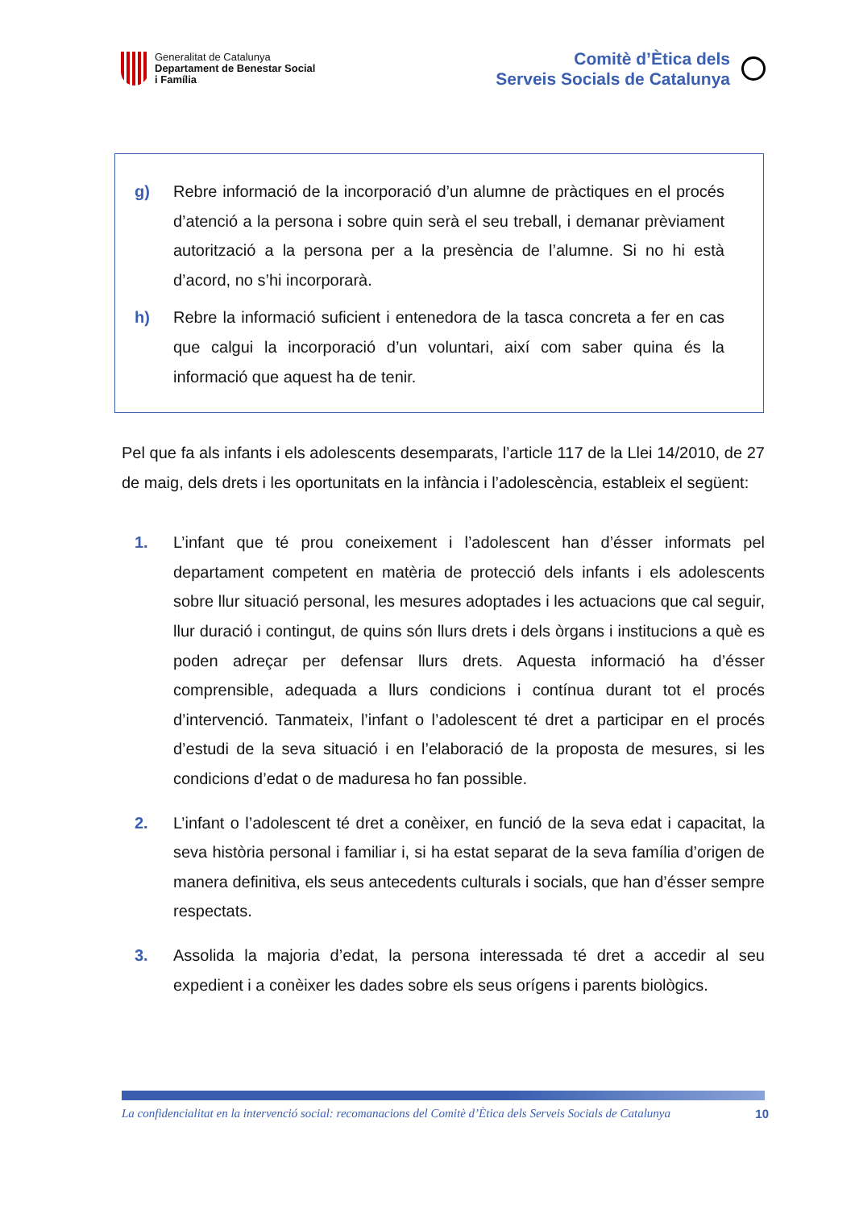Generalitat de Catalunya
Departament de Benestar Social
i Família
Comitè d’Ètica dels
Serveis Socials de Catalunya
g) Rebre informació de la incorporació d’un alumne de pràctiques en el procés d’atenció a la persona i sobre quin serà el seu treball, i demanar prèviament autorització a la persona per a la presència de l’alumne. Si no hi està d’acord, no s’hi incorporarà.
h) Rebre la informació suficient i entenedora de la tasca concreta a fer en cas que calgui la incorporació d’un voluntari, així com saber quina és la informació que aquest ha de tenir.
Pel que fa als infants i els adolescents desemparats, l’article 117 de la Llei 14/2010, de 27 de maig, dels drets i les oportunitats en la infància i l’adolescència, estableix el següent:
1. L’infant que té prou coneixement i l’adolescent han d’ésser informats pel departament competent en matèria de protecció dels infants i els adolescents sobre llur situació personal, les mesures adoptades i les actuacions que cal seguir, llur duració i contingut, de quins són llurs drets i dels òrgans i institucions a què es poden adreçar per defensar llurs drets. Aquesta informació ha d’ésser comprensible, adequada a llurs condicions i contínua durant tot el procés d’intervenció. Tanmateix, l’infant o l’adolescent té dret a participar en el procés d’estudi de la seva situació i en l’elaboració de la proposta de mesures, si les condicions d’edat o de maduresa ho fan possible.
2. L’infant o l’adolescent té dret a conèixer, en funció de la seva edat i capacitat, la seva història personal i familiar i, si ha estat separat de la seva família d’origen de manera definitiva, els seus antecedents culturals i socials, que han d’ésser sempre respectats.
3. Assolida la majoria d’edat, la persona interessada té dret a accedir al seu expedient i a conèixer les dades sobre els seus orígens i parents biològics.
La confidencialitat en la intervenció social: recomanacions del Comitè d’Ètica dels Serveis Socials de Catalunya 10